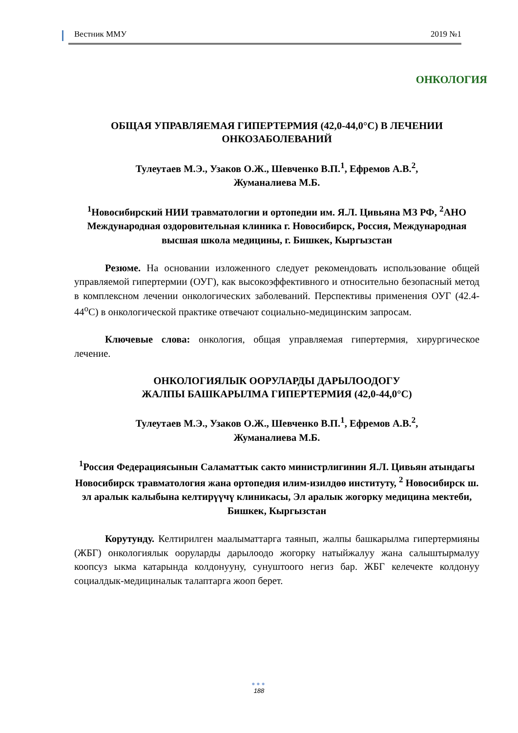Вестник ММУ 2019 №1
ОНКОЛОГИЯ
ОБЩАЯ УПРАВЛЯЕМАЯ ГИПЕРТЕРМИЯ (42,0-44,0°С) В ЛЕЧЕНИИ ОНКОЗАБОЛЕВАНИЙ
Тулеутаев М.Э., Узаков О.Ж., Шевченко В.П.<sup>1</sup>, Ефремов А.В.<sup>2</sup>,
Жуманалиева М.Б.
<sup>1</sup> Новосибирский НИИ травматологии и ортопедии им. Я.Л. Цивьяна МЗ РФ, <sup>2</sup>АНО Международная оздоровительная клиника г. Новосибирск, Россия, Международная высшая школа медицины, г. Бишкек, Кыргызстан
Резюме. На основании изложенного следует рекомендовать использование общей управляемой гипертермии (ОУГ), как высокоэффективного и относительно безопасный метод в комплексном лечении онкологических заболеваний. Перспективы применения ОУГ (42.4-44<sup>o</sup>С) в онкологической практике отвечают социально-медицинским запросам.
Ключевые слова: онкология, общая управляемая гипертермия, хирургическое лечение.
ОНКОЛОГИЯЛЫК ООРУЛАРДЫ ДАРЫЛООДОГУ
ЖАЛПЫ БАШКАРЫЛМА ГИПЕРТЕРМИЯ (42,0-44,0°С)
Тулеутаев М.Э., Узаков О.Ж., Шевченко В.П.<sup>1</sup>, Ефремов А.В.<sup>2</sup>,
Жуманалиева М.Б.
<sup>1</sup> Россия Федерациясынын Саламаттык сакто министрлигинин Я.Л. Цивьян атындагы Новосибирск травматология жана ортопедия илим-изилдөө институту, <sup>2</sup> Новосибирск ш. эл аралык калыбына келтирүүчү клиникасы, Эл аралык жогорку медицина мектеби, Бишкек, Кыргызстан
Корутунду. Келтирилген маалыматтарга таянып, жалпы башкарылма гипертермияны (ЖБГ) онкологиялык ооруларды дарылоодо жогорку натыйжалуу жана салыштырмалуу коопсуз ыкма катарында колдонууну, сунуштоого негиз бар. ЖБГ келечекте колдонуу социалдык-медициналык талаптарга жооп берет.
●●●
188